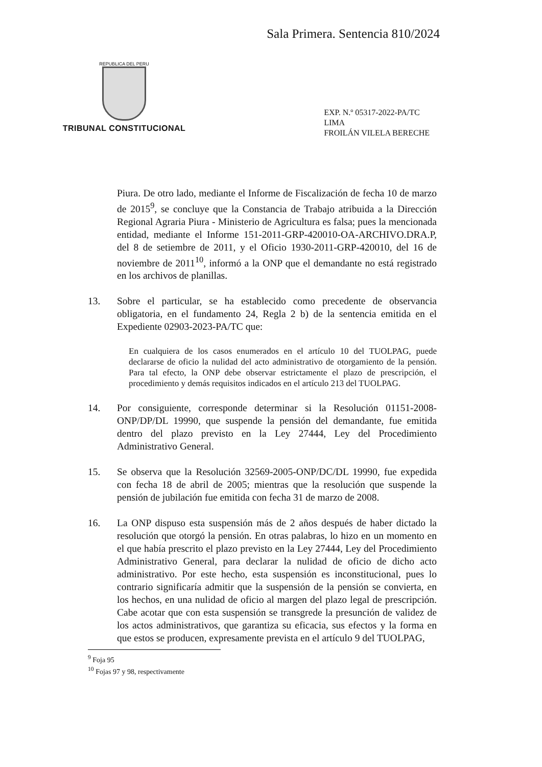Sala Primera. Sentencia 810/2024
REPUBLICA DEL PERU
TRIBUNAL CONSTITUCIONAL
EXP. N.º 05317-2022-PA/TC
LIMA
FROILÁN VILELA BERECHE
Piura. De otro lado, mediante el Informe de Fiscalización de fecha 10 de marzo de 2015<sup>9</sup>, se concluye que la Constancia de Trabajo atribuida a la Dirección Regional Agraria Piura - Ministerio de Agricultura es falsa; pues la mencionada entidad, mediante el Informe 151-2011-GRP-420010-OA-ARCHIVO.DRA.P, del 8 de setiembre de 2011, y el Oficio 1930-2011-GRP-420010, del 16 de noviembre de 2011<sup>10</sup>, informó a la ONP que el demandante no está registrado en los archivos de planillas.
13. Sobre el particular, se ha establecido como precedente de observancia obligatoria, en el fundamento 24, Regla 2 b) de la sentencia emitida en el Expediente 02903-2023-PA/TC que:
En cualquiera de los casos enumerados en el artículo 10 del TUOLPAG, puede declararse de oficio la nulidad del acto administrativo de otorgamiento de la pensión. Para tal efecto, la ONP debe observar estrictamente el plazo de prescripción, el procedimiento y demás requisitos indicados en el artículo 213 del TUOLPAG.
14. Por consiguiente, corresponde determinar si la Resolución 01151-2008-ONP/DP/DL 19990, que suspende la pensión del demandante, fue emitida dentro del plazo previsto en la Ley 27444, Ley del Procedimiento Administrativo General.
15. Se observa que la Resolución 32569-2005-ONP/DC/DL 19990, fue expedida con fecha 18 de abril de 2005; mientras que la resolución que suspende la pensión de jubilación fue emitida con fecha 31 de marzo de 2008.
16. La ONP dispuso esta suspensión más de 2 años después de haber dictado la resolución que otorgó la pensión. En otras palabras, lo hizo en un momento en el que había prescrito el plazo previsto en la Ley 27444, Ley del Procedimiento Administrativo General, para declarar la nulidad de oficio de dicho acto administrativo. Por este hecho, esta suspensión es inconstitucional, pues lo contrario significaría admitir que la suspensión de la pensión se convierta, en los hechos, en una nulidad de oficio al margen del plazo legal de prescripción. Cabe acotar que con esta suspensión se transgrede la presunción de validez de los actos administrativos, que garantiza su eficacia, sus efectos y la forma en que estos se producen, expresamente prevista en el artículo 9 del TUOLPAG,
<sup>9</sup> Foja 95
<sup>10</sup> Fojas 97 y 98, respectivamente